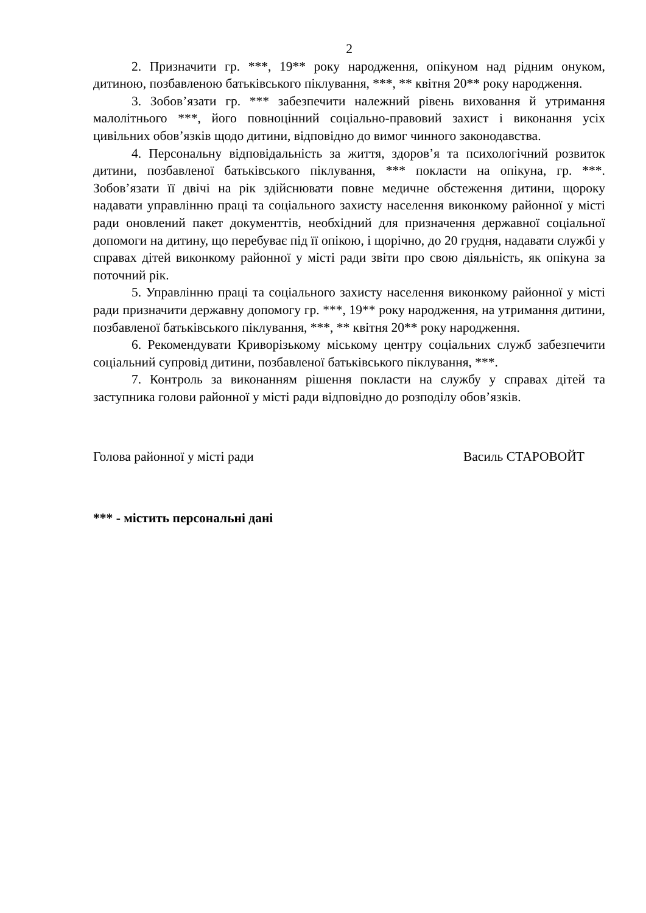2
2. Призначити гр. ***, 19** року народження, опікуном над рідним онуком, дитиною, позбавленою батьківського піклування, ***, ** квітня 20** року народження.
3. Зобов’язати гр. *** забезпечити належний рівень виховання й утримання малолітнього ***, його повноцінний соціально-правовий захист і виконання усіх цивільних обов’язків щодо дитини, відповідно до вимог чинного законодавства.
4. Персональну відповідальність за життя, здоров’я та психологічний розвиток дитини, позбавленої батьківського піклування, *** покласти на опікуна, гр. ***. Зобов’язати її двічі на рік здійснювати повне медичне обстеження дитини, щороку надавати управлінню праці та соціального захисту населення виконкому районної у місті ради оновлений пакет документтів, необхідний для призначення державної соціальної допомоги на дитину, що перебуває під її опікою, і щорічно, до 20 грудня, надавати службі у справах дітей виконкому районної у місті ради звіти про свою діяльність, як опікуна за поточний рік.
5. Управлінню праці та соціального захисту населення виконкому районної у місті ради призначити державну допомогу гр. ***, 19** року народження, на утримання дитини, позбавленої батьківського піклування, ***, ** квітня 20** року народження.
6. Рекомендувати Криворізькому міському центру соціальних служб забезпечити соціальний супровід дитини, позбавленої батьківського піклування, ***.
7. Контроль за виконанням рішення покласти на службу у справах дітей та заступника голови районної у місті ради відповідно до розподілу обов’язків.
Голова районної у місті ради Василь СТАРОВОЙТ
*** - містить персональні дані